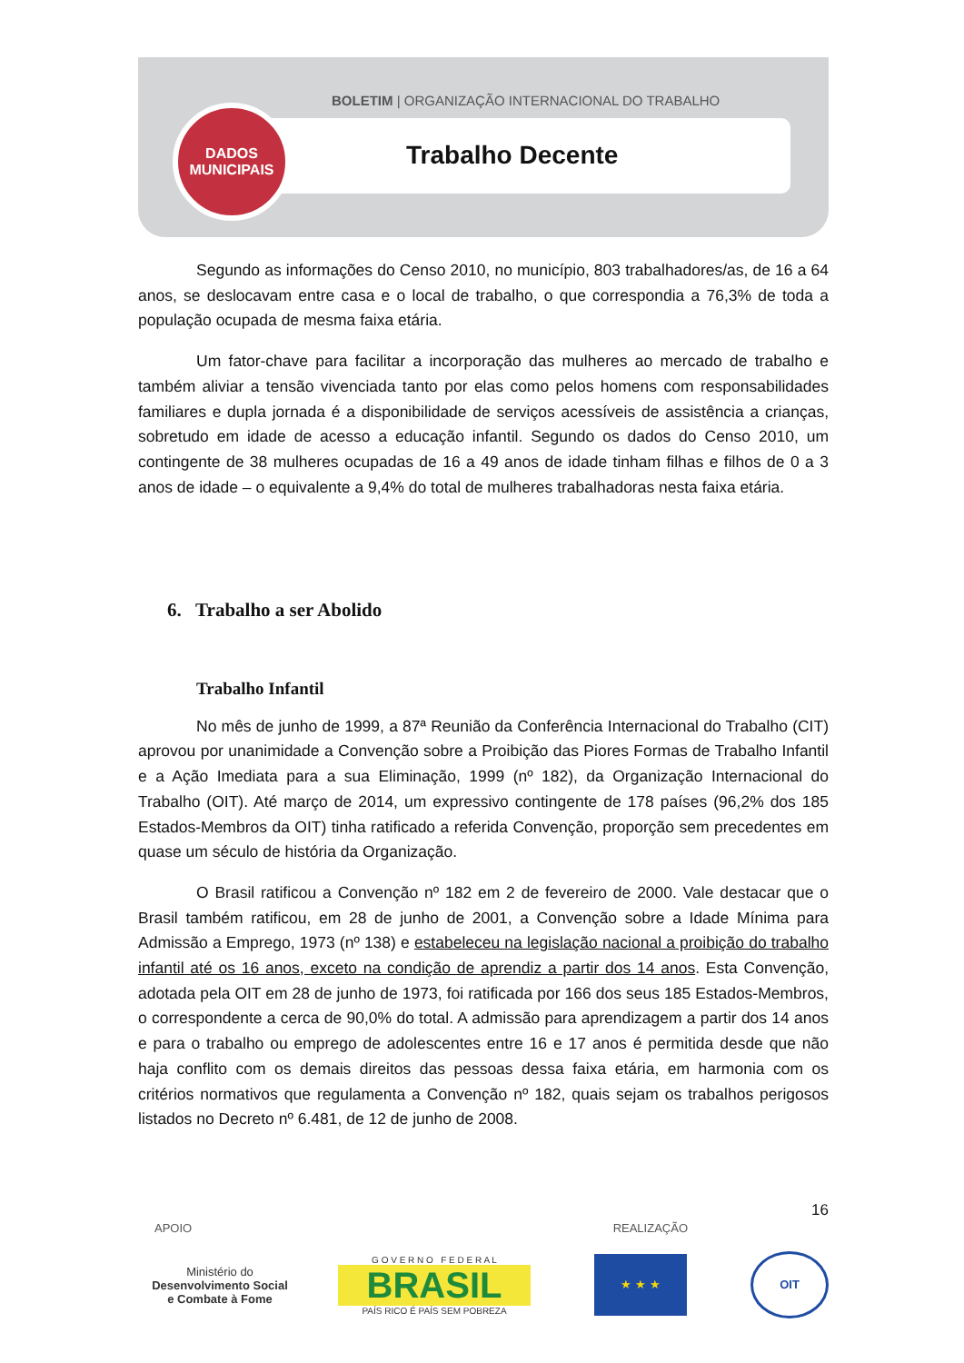BOLETIM | ORGANIZAÇÃO INTERNACIONAL DO TRABALHO
Trabalho Decente
DADOS
MUNICIPAIS
Segundo as informações do Censo 2010, no município, 803 trabalhadores/as, de 16 a 64 anos, se deslocavam entre casa e o local de trabalho, o que correspondia a 76,3% de toda a população ocupada de mesma faixa etária.
Um fator-chave para facilitar a incorporação das mulheres ao mercado de trabalho e também aliviar a tensão vivenciada tanto por elas como pelos homens com responsabilidades familiares e dupla jornada é a disponibilidade de serviços acessíveis de assistência a crianças, sobretudo em idade de acesso a educação infantil. Segundo os dados do Censo 2010, um contingente de 38 mulheres ocupadas de 16 a 49 anos de idade tinham filhas e filhos de 0 a 3 anos de idade – o equivalente a 9,4% do total de mulheres trabalhadoras nesta faixa etária.
6. Trabalho a ser Abolido
Trabalho Infantil
No mês de junho de 1999, a 87ª Reunião da Conferência Internacional do Trabalho (CIT) aprovou por unanimidade a Convenção sobre a Proibição das Piores Formas de Trabalho Infantil e a Ação Imediata para a sua Eliminação, 1999 (nº 182), da Organização Internacional do Trabalho (OIT). Até março de 2014, um expressivo contingente de 178 países (96,2% dos 185 Estados-Membros da OIT) tinha ratificado a referida Convenção, proporção sem precedentes em quase um século de história da Organização.
O Brasil ratificou a Convenção nº 182 em 2 de fevereiro de 2000. Vale destacar que o Brasil também ratificou, em 28 de junho de 2001, a Convenção sobre a Idade Mínima para Admissão a Emprego, 1973 (nº 138) e estabeleceu na legislação nacional a proibição do trabalho infantil até os 16 anos, exceto na condição de aprendiz a partir dos 14 anos. Esta Convenção, adotada pela OIT em 28 de junho de 1973, foi ratificada por 166 dos seus 185 Estados-Membros, o correspondente a cerca de 90,0% do total. A admissão para aprendizagem a partir dos 14 anos e para o trabalho ou emprego de adolescentes entre 16 e 17 anos é permitida desde que não haja conflito com os demais direitos das pessoas dessa faixa etária, em harmonia com os critérios normativos que regulamenta a Convenção nº 182, quais sejam os trabalhos perigosos listados no Decreto nº 6.481, de 12 de junho de 2008.
16
APOIO REALIZAÇÃO
Ministério do
Desenvolvimento Social
e Combate à Fome
G O V E R N O F E D E R A L
BRASIL
PAÍS RICO É PAÍS SEM POBREZA
★ ★ ★ OIT